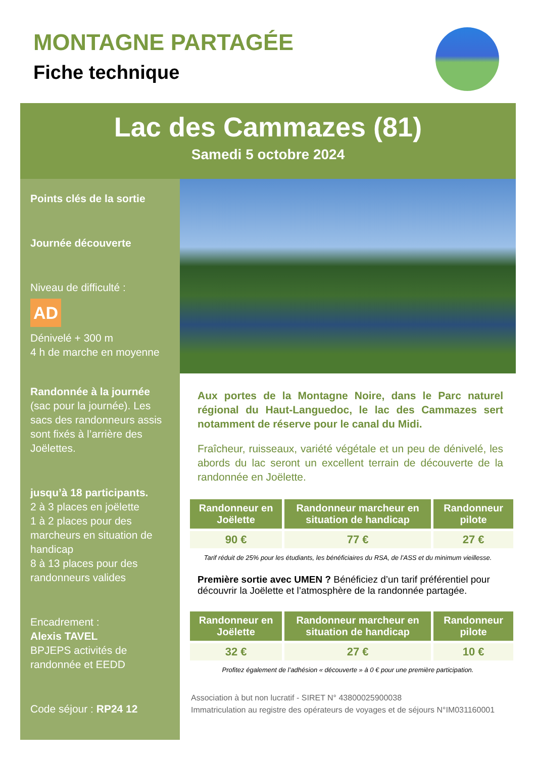MONTAGNE PARTAGÉE
Fiche technique
Lac des Cammazes (81)
Samedi 5 octobre 2024
Points clés de la sortie
Journée découverte
Niveau de difficulté :
AD
Dénivelé + 300 m
4 h de marche en moyenne
Randonnée à la journée
(sac pour la journée). Les sacs des randonneurs assis sont fixés à l’arrière des Joëlettes.
jusqu’à 18 participants.
2 à 3 places en joëlette
1 à 2 places pour des marcheurs en situation de handicap
8 à 13 places pour des randonneurs valides
Encadrement :
Alexis TAVEL
BPJEPS activités de randonnée et EEDD
Code séjour : RP24 12
Aux portes de la Montagne Noire, dans le Parc naturel régional du Haut-Languedoc, le lac des Cammazes sert notamment de réserve pour le canal du Midi.
Fraîcheur, ruisseaux, variété végétale et un peu de dénivelé, les abords du lac seront un excellent terrain de découverte de la randonnée en Joëlette.
| Randonneur en Joëlette | Randonneur marcheur en situation de handicap | Randonneur pilote |
| --- | --- | --- |
| 90 € | 77 € | 27 € |
Tarif réduit de 25% pour les étudiants, les bénéficiaires du RSA, de l’ASS et du minimum vieillesse.
Première sortie avec UMEN ? Bénéficiez d’un tarif préférentiel pour découvrir la Joëlette et l’atmosphère de la randonnée partagée.
| Randonneur en Joëlette | Randonneur marcheur en situation de handicap | Randonneur pilote |
| --- | --- | --- |
| 32 € | 27 € | 10 € |
Profitez également de l’adhésion « découverte » à 0 € pour une première participation.
Association à but non lucratif - SIRET N° 43800025900038
Immatriculation au registre des opérateurs de voyages et de séjours N°IM031160001